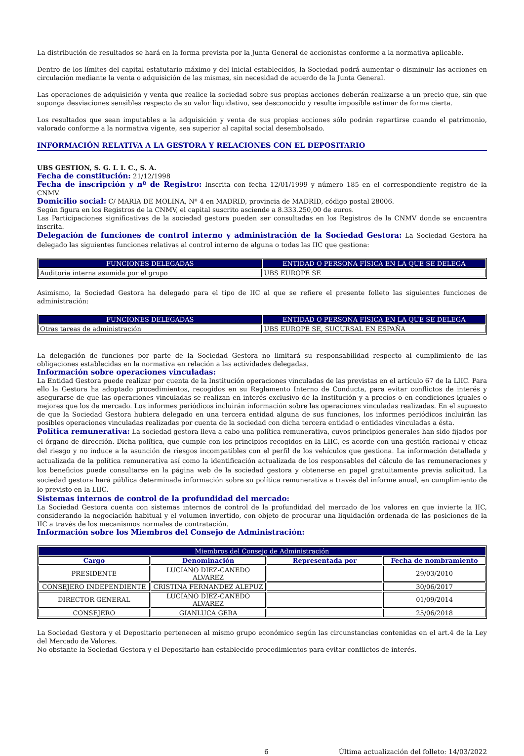La distribución de resultados se hará en la forma prevista por la Junta General de accionistas conforme a la normativa aplicable.
Dentro de los límites del capital estatutario máximo y del inicial establecidos, la Sociedad podrá aumentar o disminuir las acciones en circulación mediante la venta o adquisición de las mismas, sin necesidad de acuerdo de la Junta General.
Las operaciones de adquisición y venta que realice la sociedad sobre sus propias acciones deberán realizarse a un precio que, sin que suponga desviaciones sensibles respecto de su valor liquidativo, sea desconocido y resulte imposible estimar de forma cierta.
Los resultados que sean imputables a la adquisición y venta de sus propias acciones sólo podrán repartirse cuando el patrimonio, valorado conforme a la normativa vigente, sea superior al capital social desembolsado.
INFORMACIÓN RELATIVA A LA GESTORA Y RELACIONES CON EL DEPOSITARIO
UBS GESTION, S. G. I. I. C., S. A.
Fecha de constitución: 21/12/1998
Fecha de inscripción y nº de Registro: Inscrita con fecha 12/01/1999 y número 185 en el correspondiente registro de la CNMV.
Domicilio social: C/ MARIA DE MOLINA, Nº 4 en MADRID, provincia de MADRID, código postal 28006.
Según figura en los Registros de la CNMV, el capital suscrito asciende a 8.333.250,00 de euros.
Las Participaciones significativas de la sociedad gestora pueden ser consultadas en los Registros de la CNMV donde se encuentra inscrita.
Delegación de funciones de control interno y administración de la Sociedad Gestora: La Sociedad Gestora ha delegado las siguientes funciones relativas al control interno de alguna o todas las IIC que gestiona:
| FUNCIONES DELEGADAS | ENTIDAD O PERSONA FÍSICA EN LA QUE SE DELEGA |
| --- | --- |
| Auditoría interna asumida por el grupo | UBS EUROPE SE |
Asimismo, la Sociedad Gestora ha delegado para el tipo de IIC al que se refiere el presente folleto las siguientes funciones de administración:
| FUNCIONES DELEGADAS | ENTIDAD O PERSONA FÍSICA EN LA QUE SE DELEGA |
| --- | --- |
| Otras tareas de administración | UBS EUROPE SE, SUCURSAL EN ESPAÑA |
La delegación de funciones por parte de la Sociedad Gestora no limitará su responsabilidad respecto al cumplimiento de las obligaciones establecidas en la normativa en relación a las actividades delegadas.
Información sobre operaciones vinculadas:
La Entidad Gestora puede realizar por cuenta de la Institución operaciones vinculadas de las previstas en el artículo 67 de la LIIC. Para ello la Gestora ha adoptado procedimientos, recogidos en su Reglamento Interno de Conducta, para evitar conflictos de interés y asegurarse de que las operaciones vinculadas se realizan en interés exclusivo de la Institución y a precios o en condiciones iguales o mejores que los de mercado. Los informes periódicos incluirán información sobre las operaciones vinculadas realizadas. En el supuesto de que la Sociedad Gestora hubiera delegado en una tercera entidad alguna de sus funciones, los informes periódicos incluirán las posibles operaciones vinculadas realizadas por cuenta de la sociedad con dicha tercera entidad o entidades vinculadas a ésta.
Política remunerativa: La sociedad gestora lleva a cabo una política remunerativa, cuyos principios generales han sido fijados por el órgano de dirección. Dicha política, que cumple con los principios recogidos en la LIIC, es acorde con una gestión racional y eficaz del riesgo y no induce a la asunción de riesgos incompatibles con el perfil de los vehículos que gestiona. La información detallada y actualizada de la política remunerativa así como la identificación actualizada de los responsables del cálculo de las remuneraciones y los beneficios puede consultarse en la página web de la sociedad gestora y obtenerse en papel gratuitamente previa solicitud. La sociedad gestora hará pública determinada información sobre su política remunerativa a través del informe anual, en cumplimiento de lo previsto en la LIIC.
Sistemas internos de control de la profundidad del mercado:
La Sociedad Gestora cuenta con sistemas internos de control de la profundidad del mercado de los valores en que invierte la IIC, considerando la negociación habitual y el volumen invertido, con objeto de procurar una liquidación ordenada de las posiciones de la IIC a través de los mecanismos normales de contratación.
Información sobre los Miembros del Consejo de Administración:
| Miembros del Consejo de Administración | | | |
| --- | --- | --- | --- |
| Cargo | Denominación | Representada por | Fecha de nombramiento |
| PRESIDENTE | LUCIANO DIEZ-CANEDO ALVAREZ | | 29/03/2010 |
| CONSEJERO INDEPENDIENTE | CRISTINA FERNANDEZ ALEPUZ | | 30/06/2017 |
| DIRECTOR GENERAL | LUCIANO DIEZ-CANEDO ALVAREZ | | 01/09/2014 |
| CONSEJERO | GIANLUCA GERA | | 25/06/2018 |
La Sociedad Gestora y el Depositario pertenecen al mismo grupo económico según las circunstancias contenidas en el art.4 de la Ley del Mercado de Valores.
No obstante la Sociedad Gestora y el Depositario han establecido procedimientos para evitar conflictos de interés.
6 Última actualización del folleto: 14/03/2022